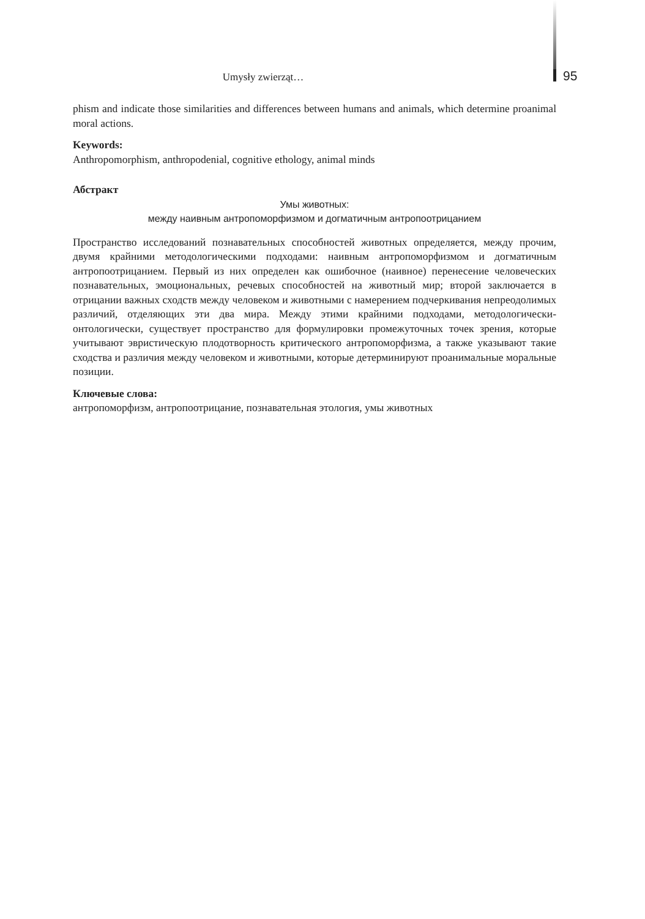Umysły zwierząt…
95
phism and indicate those similarities and differences between humans and animals, which determine proanimal moral actions.
Keywords:
Anthropomorphism, anthropodenial, cognitive ethology, animal minds
Абстракт
Умы животных:
между наивным антропоморфизмом и догматичным антропоотрицанием
Пространство исследований познавательных способностей животных определяется, между прочим, двумя крайними методологическими подходами: наивным антропоморфизмом и догматичным антропоотрицанием. Первый из них определен как ошибочное (наивное) перенесение человеческих познавательных, эмоциональных, речевых способностей на животный мир; второй заключается в отрицании важных сходств между человеком и животными с намерением подчеркивания непреодолимых различий, отделяющих эти два мира. Между этими крайними подходами, методологически-онтологически, существует пространство для формулировки промежуточных точек зрения, которые учитывают эвристическую плодотворность критического антропоморфизма, а также указывают такие сходства и различия между человеком и животными, которые детерминируют проанимальные моральные позиции.
Ключевые слова:
антропоморфизм, антропоотрицание, познавательная этология, умы животных